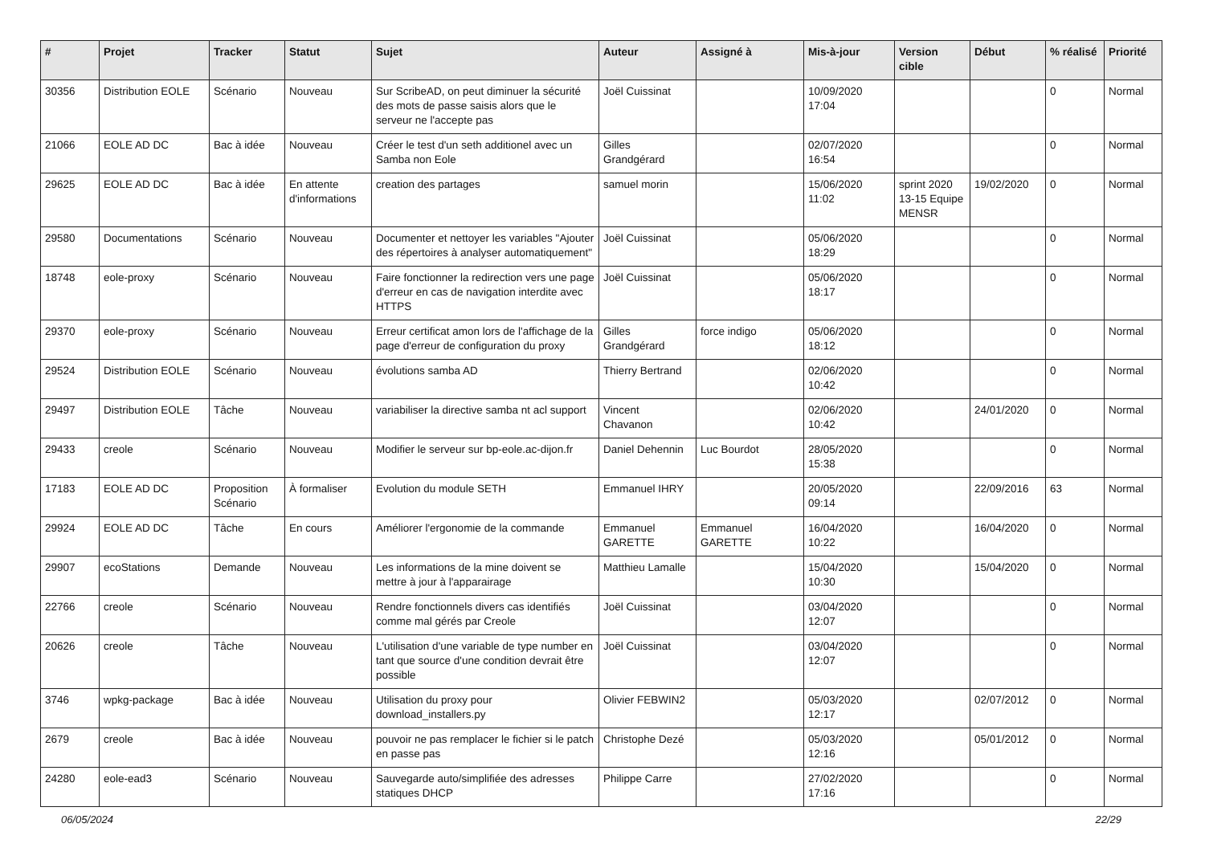| # | Projet | Tracker | Statut | Sujet | Auteur | Assigné à | Mis-à-jour | Version cible | Début | % réalisé | Priorité |
| --- | --- | --- | --- | --- | --- | --- | --- | --- | --- | --- | --- |
| 30356 | Distribution EOLE | Scénario | Nouveau | Sur ScribeAD, on peut diminuer la sécurité des mots de passe saisis alors que le serveur ne l'accepte pas | Joël Cuissinat | | 10/09/2020 17:04 | | | 0 | Normal |
| 21066 | EOLE AD DC | Bac à idée | Nouveau | Créer le test d'un seth additionel avec un Samba non Eole | Gilles Grandgérard | | 02/07/2020 16:54 | | | 0 | Normal |
| 29625 | EOLE AD DC | Bac à idée | En attente d'informations | creation des partages | samuel morin | | 15/06/2020 11:02 | sprint 2020 13-15 Equipe MENSR | 19/02/2020 | 0 | Normal |
| 29580 | Documentations | Scénario | Nouveau | Documenter et nettoyer les variables "Ajouter des répertoires à analyser automatiquement" | Joël Cuissinat | | 05/06/2020 18:29 | | | 0 | Normal |
| 18748 | eole-proxy | Scénario | Nouveau | Faire fonctionner la redirection vers une page d'erreur en cas de navigation interdite avec HTTPS | Joël Cuissinat | | 05/06/2020 18:17 | | | 0 | Normal |
| 29370 | eole-proxy | Scénario | Nouveau | Erreur certificat amon lors de l'affichage de la page d'erreur de configuration du proxy | Gilles Grandgérard | force indigo | 05/06/2020 18:12 | | | 0 | Normal |
| 29524 | Distribution EOLE | Scénario | Nouveau | évolutions samba AD | Thierry Bertrand | | 02/06/2020 10:42 | | | 0 | Normal |
| 29497 | Distribution EOLE | Tâche | Nouveau | variabiliser la directive samba nt acl support | Vincent Chavanon | | 02/06/2020 10:42 | | 24/01/2020 | 0 | Normal |
| 29433 | creole | Scénario | Nouveau | Modifier le serveur sur bp-eole.ac-dijon.fr | Daniel Dehennin | Luc Bourdot | 28/05/2020 15:38 | | | 0 | Normal |
| 17183 | EOLE AD DC | Proposition Scénario | À formaliser | Evolution du module SETH | Emmanuel IHRY | | 20/05/2020 09:14 | | 22/09/2016 | 63 | Normal |
| 29924 | EOLE AD DC | Tâche | En cours | Améliorer l'ergonomie de la commande | Emmanuel GARETTE | Emmanuel GARETTE | 16/04/2020 10:22 | | 16/04/2020 | 0 | Normal |
| 29907 | ecoStations | Demande | Nouveau | Les informations de la mine doivent se mettre à jour à l'apparairage | Matthieu Lamalle | | 15/04/2020 10:30 | | 15/04/2020 | 0 | Normal |
| 22766 | creole | Scénario | Nouveau | Rendre fonctionnels divers cas identifiés comme mal gérés par Creole | Joël Cuissinat | | 03/04/2020 12:07 | | | 0 | Normal |
| 20626 | creole | Tâche | Nouveau | L'utilisation d'une variable de type number en tant que source d'une condition devrait être possible | Joël Cuissinat | | 03/04/2020 12:07 | | | 0 | Normal |
| 3746 | wpkg-package | Bac à idée | Nouveau | Utilisation du proxy pour download_installers.py | Olivier FEBWIN2 | | 05/03/2020 12:17 | | 02/07/2012 | 0 | Normal |
| 2679 | creole | Bac à idée | Nouveau | pouvoir ne pas remplacer le fichier si le patch en passe pas | Christophe Dezé | | 05/03/2020 12:16 | | 05/01/2012 | 0 | Normal |
| 24280 | eole-ead3 | Scénario | Nouveau | Sauvegarde auto/simplifiée des adresses statiques DHCP | Philippe Carre | | 27/02/2020 17:16 | | | 0 | Normal |
06/05/2024 22/29